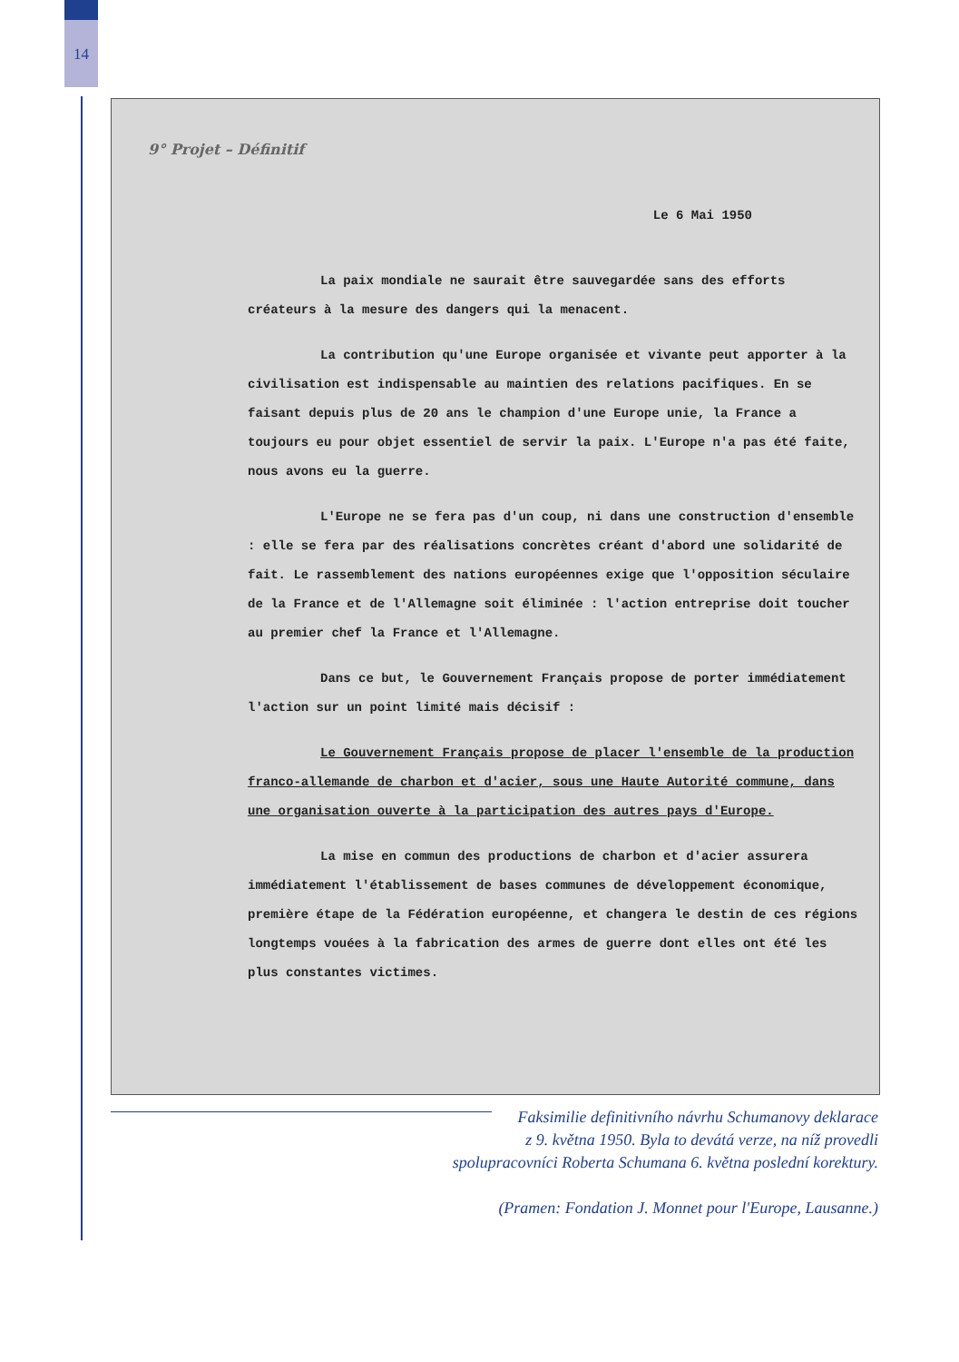14
9° Projet – Définitif
Le 6 Mai 1950
La paix mondiale ne saurait être sauvegardée sans des efforts créateurs à la mesure des dangers qui la menacent.
La contribution qu'une Europe organisée et vivante peut apporter à la civilisation est indispensable au maintien des relations pacifiques. En se faisant depuis plus de 20 ans le champion d'une Europe unie, la France a toujours eu pour objet essentiel de servir la paix. L'Europe n'a pas été faite, nous avons eu la guerre.
L'Europe ne se fera pas d'un coup, ni dans une construction d'ensemble : elle se fera par des réalisations concrètes créant d'abord une solidarité de fait. Le rassemblement des nations européennes exige que l'opposition séculaire de la France et de l'Allemagne soit éliminée : l'action entreprise doit toucher au premier chef la France et l'Allemagne.
Dans ce but, le Gouvernement Français propose de porter immédiatement l'action sur un point limité mais décisif :
Le Gouvernement Français propose de placer l'ensemble de la production franco-allemande de charbon et d'acier, sous une Haute Autorité commune, dans une organisation ouverte à la participation des autres pays d'Europe.
La mise en commun des productions de charbon et d'acier assurera immédiatement l'établissement de bases communes de développement économique, première étape de la Fédération européenne, et changera le destin de ces régions longtemps vouées à la fabrication des armes de guerre dont elles ont été les plus constantes victimes.
Faksimilie definitivního návrhu Schumanovy deklarace
z 9. května 1950. Byla to devátá verze, na níž provedli
spolupracovníci Roberta Schumana 6. května poslední korektury.
(Pramen: Fondation J. Monnet pour l'Europe, Lausanne.)